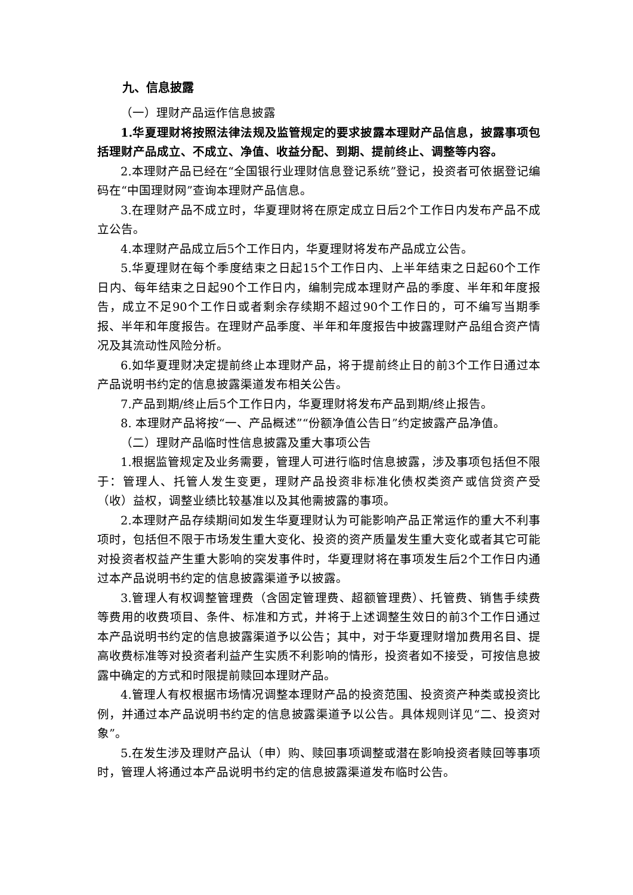九、信息披露
（一）理财产品运作信息披露
1.华夏理财将按照法律法规及监管规定的要求披露本理财产品信息，披露事项包括理财产品成立、不成立、净值、收益分配、到期、提前终止、调整等内容。
2.本理财产品已经在“全国银行业理财信息登记系统”登记，投资者可依据登记编码在“中国理财网”查询本理财产品信息。
3.在理财产品不成立时，华夏理财将在原定成立日后2个工作日内发布产品不成立公告。
4.本理财产品成立后5个工作日内，华夏理财将发布产品成立公告。
5.华夏理财在每个季度结束之日起15个工作日内、上半年结束之日起60个工作日内、每年结束之日起90个工作日内，编制完成本理财产品的季度、半年和年度报告，成立不足90个工作日或者剩余存续期不超过90个工作日的，可不编写当期季报、半年和年度报告。在理财产品季度、半年和年度报告中披露理财产品组合资产情况及其流动性风险分析。
6.如华夏理财决定提前终止本理财产品，将于提前终止日的前3个工作日通过本产品说明书约定的信息披露渠道发布相关公告。
7.产品到期/终止后5个工作日内，华夏理财将发布产品到期/终止报告。
8. 本理财产品将按“一、产品概述”“份额净值公告日”约定披露产品净值。
（二）理财产品临时性信息披露及重大事项公告
1.根据监管规定及业务需要，管理人可进行临时信息披露，涉及事项包括但不限于：管理人、托管人发生变更，理财产品投资非标准化债权类资产或信贷资产受（收）益权，调整业绩比较基准以及其他需披露的事项。
2.本理财产品存续期间如发生华夏理财认为可能影响产品正常运作的重大不利事项时，包括但不限于市场发生重大变化、投资的资产质量发生重大变化或者其它可能对投资者权益产生重大影响的突发事件时，华夏理财将在事项发生后2个工作日内通过本产品说明书约定的信息披露渠道予以披露。
3.管理人有权调整管理费（含固定管理费、超额管理费）、托管费、销售手续费等费用的收费项目、条件、标准和方式，并将于上述调整生效日的前3个工作日通过本产品说明书约定的信息披露渠道予以公告；其中，对于华夏理财增加费用名目、提高收费标准等对投资者利益产生实质不利影响的情形，投资者如不接受，可按信息披露中确定的方式和时限提前赎回本理财产品。
4.管理人有权根据市场情况调整本理财产品的投资范围、投资资产种类或投资比例，并通过本产品说明书约定的信息披露渠道予以公告。具体规则详见“二、投资对象”。
5.在发生涉及理财产品认（申）购、赎回事项调整或潜在影响投资者赎回等事项时，管理人将通过本产品说明书约定的信息披露渠道发布临时公告。